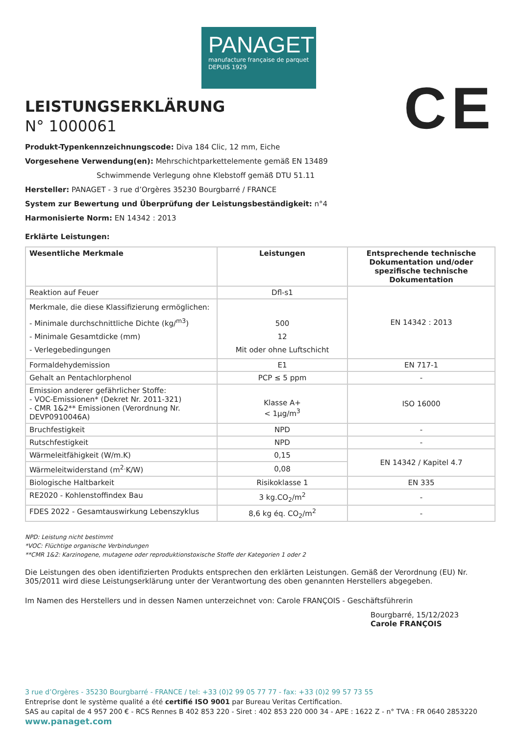PANAGET
manufacture française de parquet
DEPUIS 1929
LEISTUNGSERKLÄRUNG
N° 1000061
CE
Produkt-Typenkennzeichnungscode: Diva 184 Clic, 12 mm, Eiche
Vorgesehene Verwendung(en): Mehrschichtparkettelemente gemäß EN 13489
Schwimmende Verlegung ohne Klebstoff gemäß DTU 51.11
Hersteller: PANAGET - 3 rue d’Orgères 35230 Bourgbarré / FRANCE
System zur Bewertung und Überprüfung der Leistungsbeständigkeit: n°4
Harmonisierte Norm: EN 14342 : 2013
Erklärte Leistungen:
| Wesentliche Merkmale | Leistungen | Entsprechende technische Dokumentation und/oder spezifische technische Dokumentation |
| --- | --- | --- |
| Reaktion auf Feuer | Dfl-s1 | EN 14342 : 2013 |
| Merkmale, die diese Klassifizierung ermöglichen: - Minimale durchschnittliche Dichte (kg/<sup>m3</sup>) - Minimale Gesamtdicke (mm) - Verlegebedingungen | 500 12 Mit oder ohne Luftschicht | |
| Formaldehydemission | E1 | EN 717-1 |
| Gehalt an Pentachlorphenol | PCP ≤ 5 ppm | - |
| Emission anderer gefährlicher Stoffe: - VOC-Emissionen* (Dekret Nr. 2011-321) - CMR 1&2** Emissionen (Verordnung Nr. DEVP0910046A) | Klasse A+ < 1µg/m<sup>3</sup> | ISO 16000 |
| Bruchfestigkeit | NPD | - |
| Rutschfestigkeit | NPD | - |
| Wärmeleitfähigkeit (W/m.K) | 0,15 | EN 14342 / Kapitel 4.7 |
| Wärmeleitwiderstand (m<sup>2.</sup>K/W) | 0,08 | |
| Biologische Haltbarkeit | Risikoklasse 1 | EN 335 |
| RE2020 - Kohlenstoffindex Bau | 3 kg.CO<sub>2</sub>/m<sup>2</sup> | - |
| FDES 2022 - Gesamtauswirkung Lebenszyklus | 8,6 kg éq. CO<sub>2</sub>/m<sup>2</sup> | - |
NPD: Leistung nicht bestimmt
*VOC: Flüchtige organische Verbindungen
**CMR 1&2: Karzinogene, mutagene oder reproduktionstoxische Stoffe der Kategorien 1 oder 2
Die Leistungen des oben identifizierten Produkts entsprechen den erklärten Leistungen. Gemäß der Verordnung (EU) Nr. 305/2011 wird diese Leistungserklärung unter der Verantwortung des oben genannten Herstellers abgegeben.
Im Namen des Herstellers und in dessen Namen unterzeichnet von: Carole FRANÇOIS - Geschäftsführerin
Bourgbarré, 15/12/2023
Carole FRANÇOIS
3 rue d’Orgères - 35230 Bourgbarré - FRANCE / tel: +33 (0)2 99 05 77 77 - fax: +33 (0)2 99 57 73 55
Entreprise dont le système qualité a été certifié ISO 9001 par Bureau Veritas Certification.
SAS au capital de 4 957 200 € - RCS Rennes B 402 853 220 - Siret : 402 853 220 000 34 - APE : 1622 Z - n° TVA : FR 0640 2853220
www.panaget.com